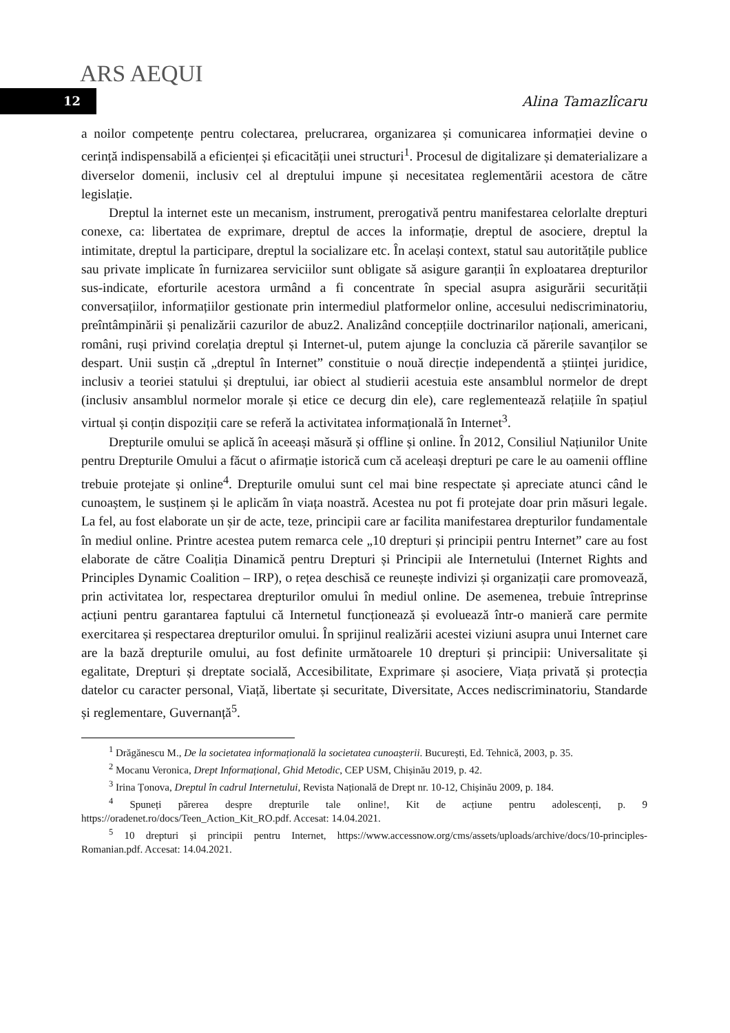ARS AEQUI
12
Alina Tamazlîcaru
a noilor competențe pentru colectarea, prelucrarea, organizarea și comunicarea informației devine o cerință indispensabilă a eficienței și eficacității unei structuri<sup>1</sup>. Procesul de digitalizare și dematerializare a diverselor domenii, inclusiv cel al dreptului impune și necesitatea reglementării acestora de către legislație.
Dreptul la internet este un mecanism, instrument, prerogativă pentru manifestarea celorlalte drepturi conexe, ca: libertatea de exprimare, dreptul de acces la informație, dreptul de asociere, dreptul la intimitate, dreptul la participare, dreptul la socializare etc. În același context, statul sau autoritățile publice sau private implicate în furnizarea serviciilor sunt obligate să asigure garanții în exploatarea drepturilor sus-indicate, eforturile acestora urmând a fi concentrate în special asupra asigurării securității conversațiilor, informațiilor gestionate prin intermediul platformelor online, accesului nediscriminatoriu, preîntâmpinării și penalizării cazurilor de abuz2. Analizând concepțiile doctrinarilor naționali, americani, români, ruși privind corelația dreptul și Internet-ul, putem ajunge la concluzia că părerile savanților se despart. Unii susțin că „dreptul în Internet” constituie o nouă direcție independentă a științei juridice, inclusiv a teoriei statului și dreptului, iar obiect al studierii acestuia este ansamblul normelor de drept (inclusiv ansamblul normelor morale și etice ce decurg din ele), care reglementează relațiile în spațiul virtual și conțin dispoziții care se referă la activitatea informațională în Internet<sup>3</sup>.
Drepturile omului se aplică în aceeași măsură și offline și online. În 2012, Consiliul Națiunilor Unite pentru Drepturile Omului a făcut o afirmație istorică cum că aceleași drepturi pe care le au oamenii offline trebuie protejate și online<sup>4</sup>. Drepturile omului sunt cel mai bine respectate și apreciate atunci când le cunoaștem, le susținem și le aplicăm în viața noastră. Acestea nu pot fi protejate doar prin măsuri legale. La fel, au fost elaborate un șir de acte, teze, principii care ar facilita manifestarea drepturilor fundamentale în mediul online. Printre acestea putem remarca cele „10 drepturi și principii pentru Internet” care au fost elaborate de către Coaliția Dinamică pentru Drepturi și Principii ale Internetului (Internet Rights and Principles Dynamic Coalition – IRP), o rețea deschisă ce reunește indivizi și organizații care promovează, prin activitatea lor, respectarea drepturilor omului în mediul online. De asemenea, trebuie întreprinse acțiuni pentru garantarea faptului că Internetul funcționează și evoluează într-o manieră care permite exercitarea și respectarea drepturilor omului. În sprijinul realizării acestei viziuni asupra unui Internet care are la bază drepturile omului, au fost definite următoarele 10 drepturi și principii: Universalitate și egalitate, Drepturi și dreptate socială, Accesibilitate, Exprimare și asociere, Viața privată și protecția datelor cu caracter personal, Viață, libertate și securitate, Diversitate, Acces nediscriminatoriu, Standarde și reglementare, Guvernanță<sup>5</sup>.
<sup>1</sup> Drăgănescu M., De la societatea informațională la societatea cunoașterii. București, Ed. Tehnică, 2003, p. 35.
<sup>2</sup> Mocanu Veronica, Drept Informațional, Ghid Metodic, CEP USM, Chișinău 2019, p. 42.
<sup>3</sup> Irina Țonova, Dreptul în cadrul Internetului, Revista Națională de Drept nr. 10-12, Chișinău 2009, p. 184.
<sup>4</sup> Spuneți părerea despre drepturile tale online!, Kit de acțiune pentru adolescenți, p. 9 https://oradenet.ro/docs/Teen_Action_Kit_RO.pdf. Accesat: 14.04.2021.
<sup>5</sup> 10 drepturi și principii pentru Internet, https://www.accessnow.org/cms/assets/uploads/archive/docs/10-principles-Romanian.pdf. Accesat: 14.04.2021.